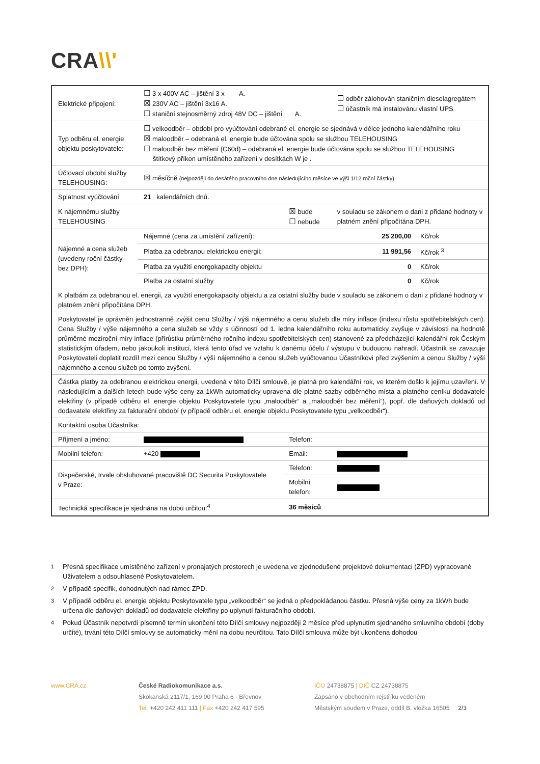CRA\\'
| Elektrické připojení: | ☐ 3 x 400V AC – jištění 3 x A. ☒ 230V AC – jištění 3x16 A. ☐ staniční stejnosměrný zdroj 48V DC – jištění A. | | ☐ odběr zálohován staničním dieselagregátem ☐ účastník má instalovánu vlastní UPS | |
| Typ odběru el. energie objektu poskytovatele: | ☐ velkoodběr – období pro vyúčtování odebrané el. energie se sjednává v délce jednoho kalendářního roku ☒ maloodběr – odebraná el. energie bude účtována spolu se službou TELEHOUSING ☐ maloodběr bez měření (C60d) – odebraná el. energie bude účtována spolu se službou TELEHOUSING štítkový příkon umístěného zařízení v desítkách W je . | | | |
| Účtovací období služby TELEHOUSING: | ☒ měsíčně (nejpozději do desátého pracovního dne následujícího měsíce ve výši 1/12 roční částky) | | | |
| Splatnost vyúčtování | 21 kalendářních dnů. | | | |
| K nájemnému služby TELEHOUSING | | ☒ bude ☐ nebude | v souladu se zákonem o dani z přidané hodnoty v platném znění připočítána DPH. | |
| Nájemné a cena služeb (uvedeny roční částky bez DPH): | Nájemné (cena za umístění zařízení): | | 25 200,00 | Kč/rok |
| | Platba za odebranou elektrickou energii: | | 11 991,56 | Kč/rok <sup>3</sup> |
| | Platba za využití energokapacity objektu | | 0 | Kč/rok |
| | Platba za ostatní služby | | 0 | Kč/rok |
| K platbám za odebranou el. energii, za využití energokapacity objektu a za ostatní služby bude v souladu se zákonem o dani z přidané hodnoty v platném znění připočítána DPH. | | | | |
| Poskytovatel je oprávněn jednostranně zvýšit cenu Služby / výši nájemného a cenu služeb dle míry inflace (indexu růstu spotřebitelských cen). Cena Služby / výše nájemného a cena služeb se vždy s účinností od 1. ledna kalendářního roku automaticky zvyšuje v závislosti na hodnotě průměrné meziroční míry inflace (přírůstku průměrného ročního indexu spotřebitelských cen) stanovené za předcházející kalendářní rok Českým statistickým úřadem, nebo jakoukoli institucí, která tento úřad ve vztahu k danému účelu / výstupu v budoucnu nahradí. Účastník se zavazuje Poskytovateli doplatit rozdíl mezi cenou Služby / výší nájemného a cenou služeb vyúčtovanou Účastníkovi před zvýšením a cenou Služby / výší nájemného a cenou služeb po tomto zvýšení. | | | | |
| Částka platby za odebranou elektrickou energii, uvedená v této Dílčí smlouvě, je platná pro kalendářní rok, ve kterém došlo k jejímu uzavření. V následujícím a dalších letech bude výše ceny za 1kWh automaticky upravena dle platné sazby odběrného místa a platného ceníku dodavatele elektřiny (v případě odběru el. energie objektu Poskytovatele typu „maloodběr“ a „maloodběr bez měření“), popř. dle daňových dokladů od dodavatele elektřiny za fakturační období (v případě odběru el. energie objektu Poskytovatele typu „velkoodběr“). | | | | |
| Kontaktní osoba Účastníka: | | | | |
| Příjmení a jméno: | | Telefon: | | |
| Mobilní telefon: | +420 | Email: | | |
| Dispečerské, trvale obsluhované pracoviště DC Securita Poskytovatele v Praze: | | Telefon: | | |
| | | Mobilní telefon: | | |
| Technická specifikace je sjednána na dobu určitou:<sup>4</sup> | | 36 měsíců | | |
<sup>1</sup> Přesná specifikace umístěného zařízení v pronajatých prostorech je uvedena ve zjednodušené projektové dokumentaci (ZPD) vypracované Uživatelem a odsouhlasené Poskytovatelem.
<sup>2</sup> V případě specifik, dohodnutých nad rámec ZPD.
<sup>3</sup> V případě odběru el. energie objektu Poskytovatele typu „velkoodběr“ se jedná o předpokládanou částku. Přesná výše ceny za 1kWh bude určena dle daňových dokladů od dodavatele elektřiny po uplynutí fakturačního období.
<sup>4</sup> Pokud Účastník nepotvrdí písemně termín ukončení této Dílčí smlouvy nejpozději 2 měsíce před uplynutím sjednaného smluvního období (doby určité), trvání této Dílčí smlouvy se automaticky mění na dobu neurčitou. Tato Dílčí smlouva může být ukončena dohodou
www.CRA.cz České Radiokomunikace a.s.
Skokanská 2117/1, 169 00 Praha 6 - Břevnov
Tel. +420 242 411 111 | Fax +420 242 417 595
IČO 24738875 | DIČ CZ 24738875
Zapsáno v obchodním rejstříku vedeném
Městským soudem v Praze, oddíl B, vložka 16505 2/3